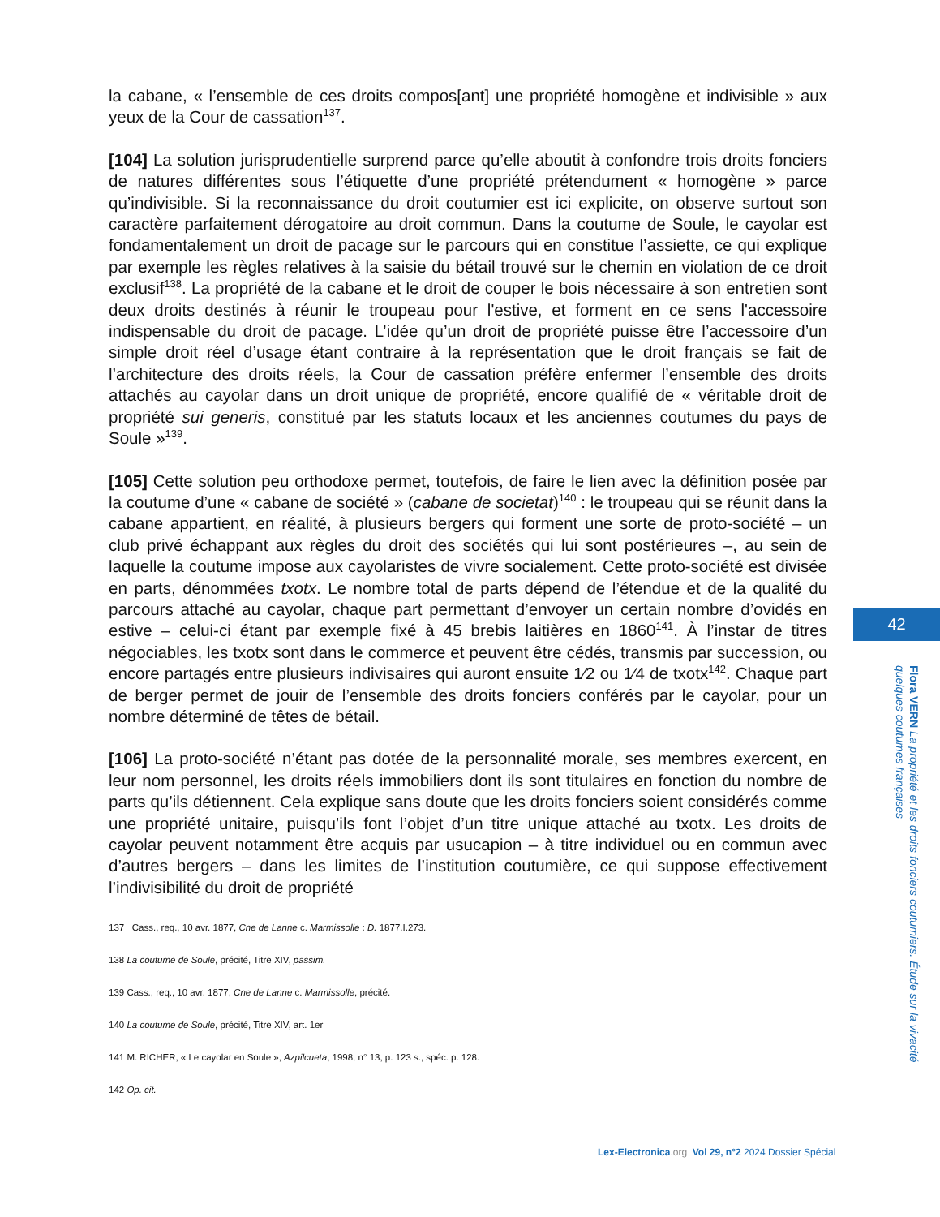la cabane, « l’ensemble de ces droits compos[ant] une propriété homogène et indivisible » aux yeux de la Cour de cassation<sup>137</sup>.
[104] La solution jurisprudentielle surprend parce qu’elle aboutit à confondre trois droits fonciers de natures différentes sous l’étiquette d’une propriété prétendument « homogène » parce qu’indivisible. Si la reconnaissance du droit coutumier est ici explicite, on observe surtout son caractère parfaitement dérogatoire au droit commun. Dans la coutume de Soule, le cayolar est fondamentalement un droit de pacage sur le parcours qui en constitue l’assiette, ce qui explique par exemple les règles relatives à la saisie du bétail trouvé sur le chemin en violation de ce droit exclusif<sup>138</sup>. La propriété de la cabane et le droit de couper le bois nécessaire à son entretien sont deux droits destinés à réunir le troupeau pour l'estive, et forment en ce sens l'accessoire indispensable du droit de pacage. L’idée qu’un droit de propriété puisse être l’accessoire d’un simple droit réel d’usage étant contraire à la représentation que le droit français se fait de l’architecture des droits réels, la Cour de cassation préfère enfermer l’ensemble des droits attachés au cayolar dans un droit unique de propriété, encore qualifié de « véritable droit de propriété sui generis, constitué par les statuts locaux et les anciennes coutumes du pays de Soule »<sup>139</sup>.
[105] Cette solution peu orthodoxe permet, toutefois, de faire le lien avec la définition posée par la coutume d’une « cabane de société » (cabane de societat)<sup>140</sup> : le troupeau qui se réunit dans la cabane appartient, en réalité, à plusieurs bergers qui forment une sorte de proto-société – un club privé échappant aux règles du droit des sociétés qui lui sont postérieures –, au sein de laquelle la coutume impose aux cayolaristes de vivre socialement. Cette proto-société est divisée en parts, dénommées txotx. Le nombre total de parts dépend de l’étendue et de la qualité du parcours attaché au cayolar, chaque part permettant d’envoyer un certain nombre d’ovidés en estive – celui-ci étant par exemple fixé à 45 brebis laitières en 1860<sup>141</sup>. À l’instar de titres négociables, les txotx sont dans le commerce et peuvent être cédés, transmis par succession, ou encore partagés entre plusieurs indivisaires qui auront ensuite 1⁄2 ou 1⁄4 de txotx<sup>142</sup>. Chaque part de berger permet de jouir de l’ensemble des droits fonciers conférés par le cayolar, pour un nombre déterminé de têtes de bétail.
[106] La proto-société n’étant pas dotée de la personnalité morale, ses membres exercent, en leur nom personnel, les droits réels immobiliers dont ils sont titulaires en fonction du nombre de parts qu’ils détiennent. Cela explique sans doute que les droits fonciers soient considérés comme une propriété unitaire, puisqu’ils font l’objet d’un titre unique attaché au txotx. Les droits de cayolar peuvent notamment être acquis par usucapion – à titre individuel ou en commun avec d’autres bergers – dans les limites de l’institution coutumière, ce qui suppose effectivement l’indivisibilité du droit de propriété
137 Cass., req., 10 avr. 1877, Cne de Lanne c. Marmissolle : D. 1877.I.273.
138 La coutume de Soule, précité, Titre XIV, passim.
139 Cass., req., 10 avr. 1877, Cne de Lanne c. Marmissolle, précité.
140 La coutume de Soule, précité, Titre XIV, art. 1er
141 M. RICHER, « Le cayolar en Soule », Azpilcueta, 1998, n° 13, p. 123 s., spéc. p. 128.
142 Op. cit.
42
Flora VERN La propriété et les droits fonciers coutumiers. Étude sur la vivacité quelques coutumes françaises
Lex-Electronica.org Vol 29, n°2 2024 Dossier Spécial